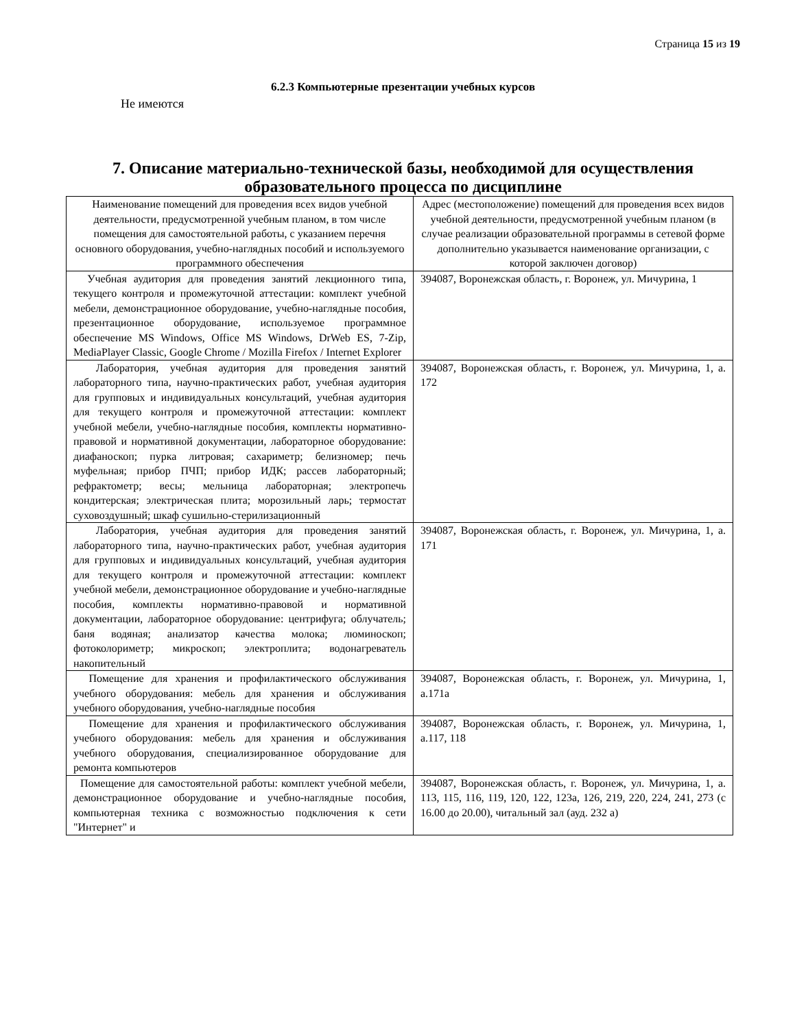Страница 15 из 19
6.2.3 Компьютерные презентации учебных курсов
Не имеются
7. Описание материально-технической базы, необходимой для осуществления образовательного процесса по дисциплине
| Наименование помещений для проведения всех видов учебной деятельности, предусмотренной учебным планом, в том числе помещения для самостоятельной работы, с указанием перечня основного оборудования, учебно-наглядных пособий и используемого программного обеспечения | Адрес (местоположение) помещений для проведения всех видов учебной деятельности, предусмотренной учебным планом (в случае реализации образовательной программы в сетевой форме дополнительно указывается наименование организации, с которой заключен договор) |
| --- | --- |
| Учебная аудитория для проведения занятий лекционного типа, текущего контроля и промежуточной аттестации: комплект учебной мебели, демонстрационное оборудование, учебно-наглядные пособия, презентационное оборудование, используемое программное обеспечение MS Windows, Office MS Windows, DrWeb ES, 7-Zip, MediaPlayer Classic, Google Chrome / Mozilla Firefox / Internet Explorer | 394087, Воронежская область, г. Воронеж, ул. Мичурина, 1 |
| Лаборатория, учебная аудитория для проведения занятий лабораторного типа, научно-практических работ, учебная аудитория для групповых и индивидуальных консультаций, учебная аудитория для текущего контроля и промежуточной аттестации: комплект учебной мебели, учебно-наглядные пособия, комплекты нормативно-правовой и нормативной документации, лабораторное оборудование: диафаноскоп; пурка литровая; сахариметр; белизномер; печь муфельная; прибор ПЧП; прибор ИДК; рассев лабораторный; рефрактометр; весы; мельница лабораторная; электропечь кондитерская; электрическая плита; морозильный ларь; термостат суховоздушный; шкаф сушильно-стерилизационный | 394087, Воронежская область, г. Воронеж, ул. Мичурина, 1, а. 172 |
| Лаборатория, учебная аудитория для проведения занятий лабораторного типа, научно-практических работ, учебная аудитория для групповых и индивидуальных консультаций, учебная аудитория для текущего контроля и промежуточной аттестации: комплект учебной мебели, демонстрационное оборудование и учебно-наглядные пособия, комплекты нормативно-правовой и нормативной документации, лабораторное оборудование: центрифуга; облучатель; баня водяная; анализатор качества молока; люминоскоп; фотоколориметр; микроскоп; электроплита; водонагреватель накопительный | 394087, Воронежская область, г. Воронеж, ул. Мичурина, 1, а. 171 |
| Помещение для хранения и профилактического обслуживания учебного оборудования: мебель для хранения и обслуживания учебного оборудования, учебно-наглядные пособия | 394087, Воронежская область, г. Воронеж, ул. Мичурина, 1, а.171а |
| Помещение для хранения и профилактического обслуживания учебного оборудования: мебель для хранения и обслуживания учебного оборудования, специализированное оборудование для ремонта компьютеров | 394087, Воронежская область, г. Воронеж, ул. Мичурина, 1, а.117, 118 |
| Помещение для самостоятельной работы: комплект учебной мебели, демонстрационное оборудование и учебно-наглядные пособия, компьютерная техника с возможностью подключения к сети "Интернет" и | 394087, Воронежская область, г. Воронеж, ул. Мичурина, 1, а. 113, 115, 116, 119, 120, 122, 123а, 126, 219, 220, 224, 241, 273 (с 16.00 до 20.00), читальный зал (ауд. 232 а) |